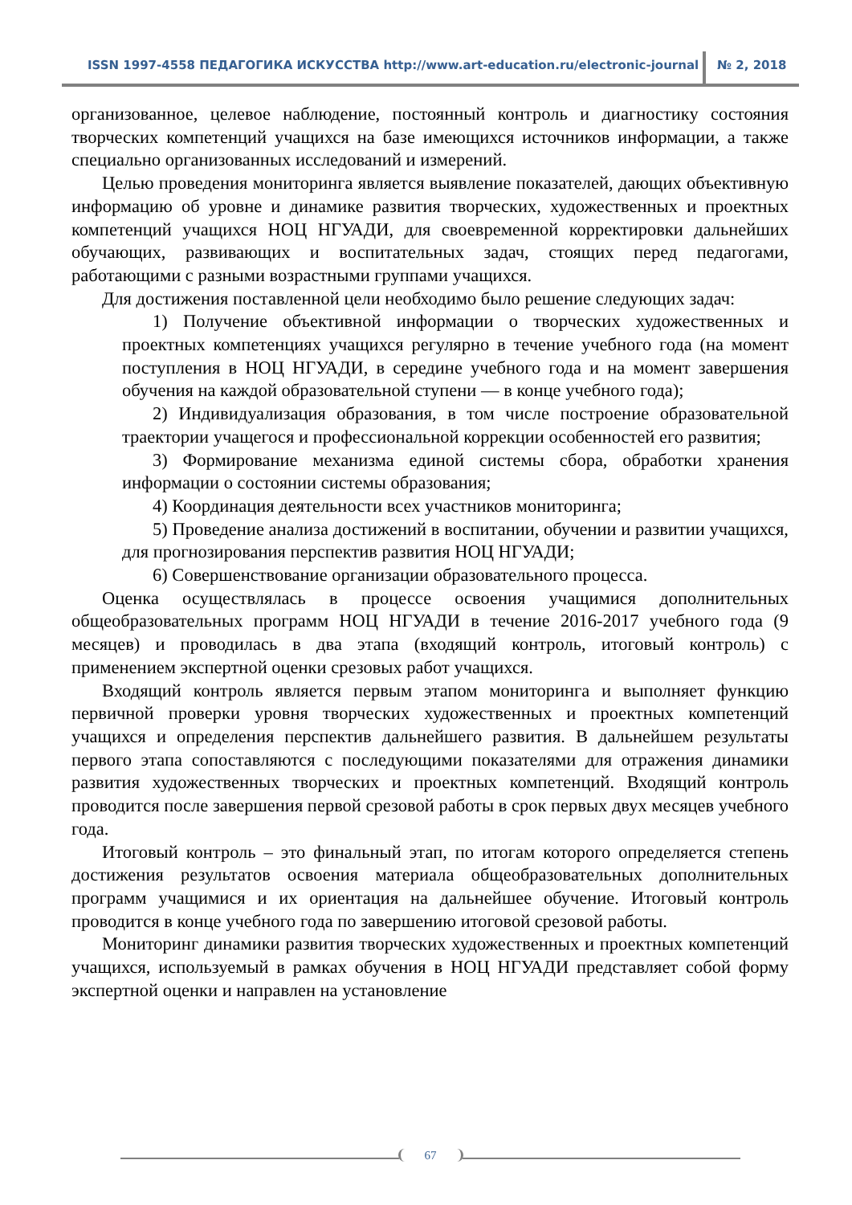ISSN 1997-4558 ПЕДАГОГИКА ИСКУССТВА http://www.art-education.ru/electronic-journal № 2, 2018
организованное, целевое наблюдение, постоянный контроль и диагностику состояния творческих компетенций учащихся на базе имеющихся источников информации, а также специально организованных исследований и измерений.
Целью проведения мониторинга является выявление показателей, дающих объективную информацию об уровне и динамике развития творческих, художественных и проектных компетенций учащихся НОЦ НГУАДИ, для своевременной корректировки дальнейших обучающих, развивающих и воспитательных задач, стоящих перед педагогами, работающими с разными возрастными группами учащихся.
Для достижения поставленной цели необходимо было решение следующих задач:
1) Получение объективной информации о творческих художественных и проектных компетенциях учащихся регулярно в течение учебного года (на момент поступления в НОЦ НГУАДИ, в середине учебного года и на момент завершения обучения на каждой образовательной ступени — в конце учебного года);
2) Индивидуализация образования, в том числе построение образовательной траектории учащегося и профессиональной коррекции особенностей его развития;
3) Формирование механизма единой системы сбора, обработки хранения информации о состоянии системы образования;
4) Координация деятельности всех участников мониторинга;
5) Проведение анализа достижений в воспитании, обучении и развитии учащихся, для прогнозирования перспектив развития НОЦ НГУАДИ;
6) Совершенствование организации образовательного процесса.
Оценка осуществлялась в процессе освоения учащимися дополнительных общеобразовательных программ НОЦ НГУАДИ в течение 2016-2017 учебного года (9 месяцев) и проводилась в два этапа (входящий контроль, итоговый контроль) с применением экспертной оценки срезовых работ учащихся.
Входящий контроль является первым этапом мониторинга и выполняет функцию первичной проверки уровня творческих художественных и проектных компетенций учащихся и определения перспектив дальнейшего развития. В дальнейшем результаты первого этапа сопоставляются с последующими показателями для отражения динамики развития художественных творческих и проектных компетенций. Входящий контроль проводится после завершения первой срезовой работы в срок первых двух месяцев учебного года.
Итоговый контроль – это финальный этап, по итогам которого определяется степень достижения результатов освоения материала общеобразовательных дополнительных программ учащимися и их ориентация на дальнейшее обучение. Итоговый контроль проводится в конце учебного года по завершению итоговой срезовой работы.
Мониторинг динамики развития творческих художественных и проектных компетенций учащихся, используемый в рамках обучения в НОЦ НГУАДИ представляет собой форму экспертной оценки и направлен на установление
67